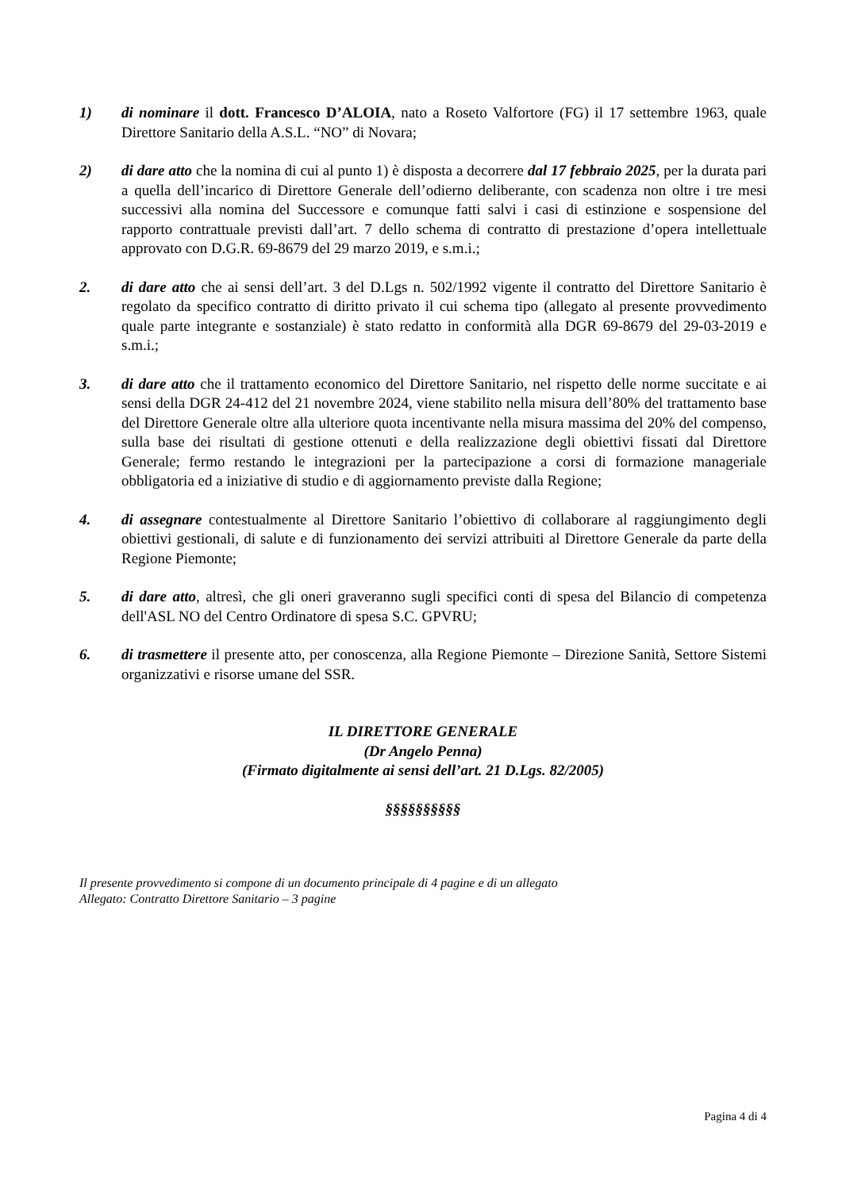1) di nominare il dott. Francesco D’ALOIA, nato a Roseto Valfortore (FG) il 17 settembre 1963, quale Direttore Sanitario della A.S.L. “NO” di Novara;
2) di dare atto che la nomina di cui al punto 1) è disposta a decorrere dal 17 febbraio 2025, per la durata pari a quella dell’incarico di Direttore Generale dell’odierno deliberante, con scadenza non oltre i tre mesi successivi alla nomina del Successore e comunque fatti salvi i casi di estinzione e sospensione del rapporto contrattuale previsti dall’art. 7 dello schema di contratto di prestazione d’opera intellettuale approvato con D.G.R. 69-8679 del 29 marzo 2019, e s.m.i.;
2. di dare atto che ai sensi dell’art. 3 del D.Lgs n. 502/1992 vigente il contratto del Direttore Sanitario è regolato da specifico contratto di diritto privato il cui schema tipo (allegato al presente provvedimento quale parte integrante e sostanziale) è stato redatto in conformità alla DGR 69-8679 del 29-03-2019 e s.m.i.;
3. di dare atto che il trattamento economico del Direttore Sanitario, nel rispetto delle norme succitate e ai sensi della DGR 24-412 del 21 novembre 2024, viene stabilito nella misura dell’80% del trattamento base del Direttore Generale oltre alla ulteriore quota incentivante nella misura massima del 20% del compenso, sulla base dei risultati di gestione ottenuti e della realizzazione degli obiettivi fissati dal Direttore Generale; fermo restando le integrazioni per la partecipazione a corsi di formazione manageriale obbligatoria ed a iniziative di studio e di aggiornamento previste dalla Regione;
4. di assegnare contestualmente al Direttore Sanitario l’obiettivo di collaborare al raggiungimento degli obiettivi gestionali, di salute e di funzionamento dei servizi attribuiti al Direttore Generale da parte della Regione Piemonte;
5. di dare atto, altresì, che gli oneri graveranno sugli specifici conti di spesa del Bilancio di competenza dell'ASL NO del Centro Ordinatore di spesa S.C. GPVRU;
6. di trasmettere il presente atto, per conoscenza, alla Regione Piemonte – Direzione Sanità, Settore Sistemi organizzativi e risorse umane del SSR.
IL DIRETTORE GENERALE
(Dr Angelo Penna)
(Firmato digitalmente ai sensi dell’art. 21 D.Lgs. 82/2005)
§§§§§§§§§§
Il presente provvedimento si compone di un documento principale di 4 pagine e di un allegato
Allegato: Contratto Direttore Sanitario – 3 pagine
Pagina 4 di 4